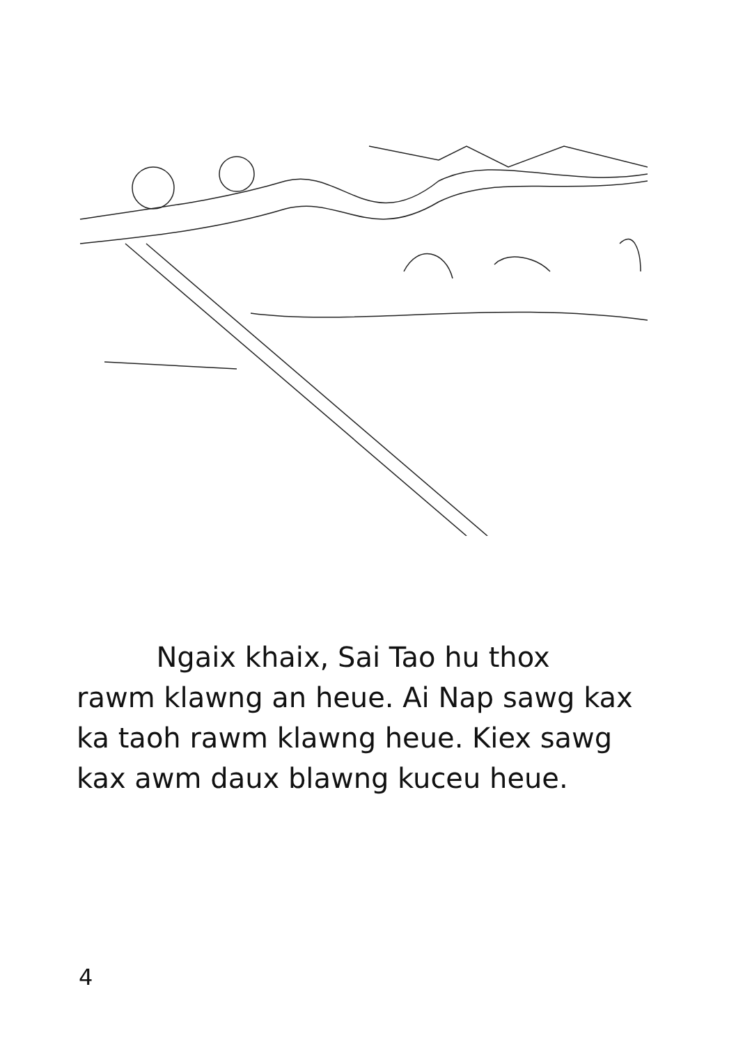Ngaix khaix, Sai Tao hu thox rawm klawng an heue. Ai Nap sawg kax ka taoh rawm klawng heue. Kiex sawg kax awm daux blawng kuceu heue.
4